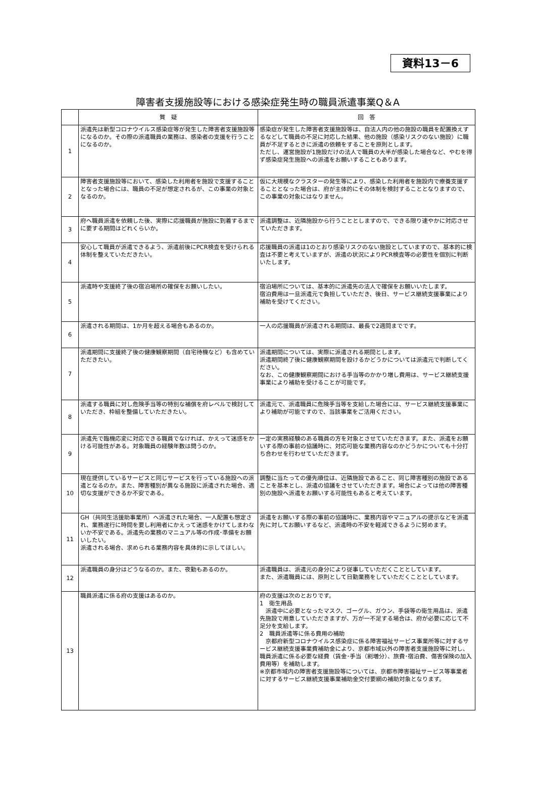資料13－6
障害者支援施設等における感染症発生時の職員派遣事業Q＆A
| | 質 疑 | 回 答 |
| --- | --- | --- |
| 1 | 派遣先は新型コロナウイルス感染症等が発生した障害者支援施設等になるのか。その際の派遣職員の業務は、感染者の支援を行うことになるのか。 | 感染症が発生した障害者支援施設等は、自法人内の他の施設の職員を配置換えするなどして職員の不足に対応した結果、他の施設（感染リスクのない施設）に職員が不足するときに派遣の依頼をすることを原則とします。 ただし、運営施設が1施設だけの法人で職員の大半が感染した場合など、やむを得ず感染症発生施設への派遣をお願いすることもあります。 |
| 2 | 障害者支援施設等において、感染した利用者を施設で支援することとなった場合には、職員の不足が想定されるが、この事業の対象となるのか。 | 仮に大規模なクラスターの発生等により、感染した利用者を施設内で療養支援することとなった場合は、府が主体的にその体制を検討することとなりますので、この事業の対象にはなりません。 |
| 3 | 府へ職員派遣を依頼した後、実際に応援職員が施設に到着するまでに要する期間はどれくらいか。 | 派遣調整は、近隣施設から行うこととしますので、できる限り速やかに対応させていただきます。 |
| 4 | 安心して職員が派遣できるよう、派遣前後にPCR検査を受けられる体制を整えていただきたい。 | 応援職員の派遣は1のとおり感染リスクのない施設としていますので、基本的に検査は不要と考えていますが、派遣の状況によりPCR検査等の必要性を個別に判断いたします。 |
| 5 | 派遣時や支援終了後の宿泊場所の確保をお願いしたい。 | 宿泊場所については、基本的に派遣先の法人で確保をお願いいたします。 宿泊費用は一旦派遣元で負担していただき、後日、サービス継続支援事業により補助を受けてください。 |
| 6 | 派遣される期間は、1か月を超える場合もあるのか。 | 一人の応援職員が派遣される期間は、最長で2週間までです。 |
| 7 | 派遣期間に支援終了後の健康観察期間（自宅待機など）も含めていただきたい。 | 派遣期間については、実際に派遣される期間とします。 派遣期間終了後に健康観察期間を設けるかどうかについては派遣元で判断してください。 なお、この健康観察期間における手当等のかかり増し費用は、サービス継続支援事業により補助を受けることが可能です。 |
| 8 | 派遣する職員に対し危険手当等の特別な補償を府レベルで検討していただき、枠組を整備していただきたい。 | 派遣元で、派遣職員に危険手当等を支給した場合には、サービス継続支援事業により補助が可能ですので、当該事業をご活用ください。 |
| 9 | 派遣先で臨機応変に対応できる職員でなければ、かえって迷惑をかける可能性がある。対象職員の経験年数は問うのか。 | 一定の実務経験のある職員の方を対象とさせていただきます。また、派遣をお願いする際の事前の協議時に、対応可能な業務内容なのかどうかについても十分打ち合わせを行わせていただきます。 |
| 10 | 現在提供しているサービスと同じサービスを行っている施設への派遣となるのか。また、障害種別が異なる施設に派遣された場合、適切な支援ができるか不安である。 | 調整に当たっての優先順位は、近隣施設であること、同じ障害種別の施設であることを基本とし、派遣の協議をさせていただきます。場合によっては他の障害種別の施設へ派遣をお願いする可能性もあると考えています。 |
| 11 | GH（共同生活援助事業所）へ派遣された場合、一人配置も想定され、業務遂行に時間を要し利用者にかえって迷惑をかけてしまわないか不安である。派遣先の業務のマニュアル等の作成･準備をお願いしたい。 派遣される場合、求められる業務内容を具体的に示してほしい。 | 派遣をお願いする際の事前の協議時に、業務内容やマニュアルの提示などを派遣先に対してお願いするなど、派遣時の不安を軽減できるように努めます。 |
| 12 | 派遣職員の身分はどうなるのか。また、夜勤もあるのか。 | 派遣職員は、派遣元の身分により従事していただくこととしています。 また、派遣職員には、原則として日勤業務をしていただくこととしています。 |
| 13 | 職員派遣に係る府の支援はあるのか。 | 府の支援は次のとおりです。 1 衛生用品 派遣中に必要となったマスク、ゴーグル、ガウン、手袋等の衛生用品は、派遣先施設で用意していただきますが、万が一不足する場合は、府が必要に応じて不足分を支給します。 2 職員派遣等に係る費用の補助 京都府新型コロナウイルス感染症に係る障害福祉サービス事業所等に対するサービス継続支援事業費補助金により、京都市域以外の障害者支援施設等に対し、職員派遣に係る必要な経費（賃金･手当（割増分）、旅費･宿泊費、傷害保険の加入費用等）を補助します。 ※京都市域内の障害者支援施設等については、京都市障害福祉サービス等事業者に対するサービス継続支援事業補助金交付要綱の補助対象となります。 |